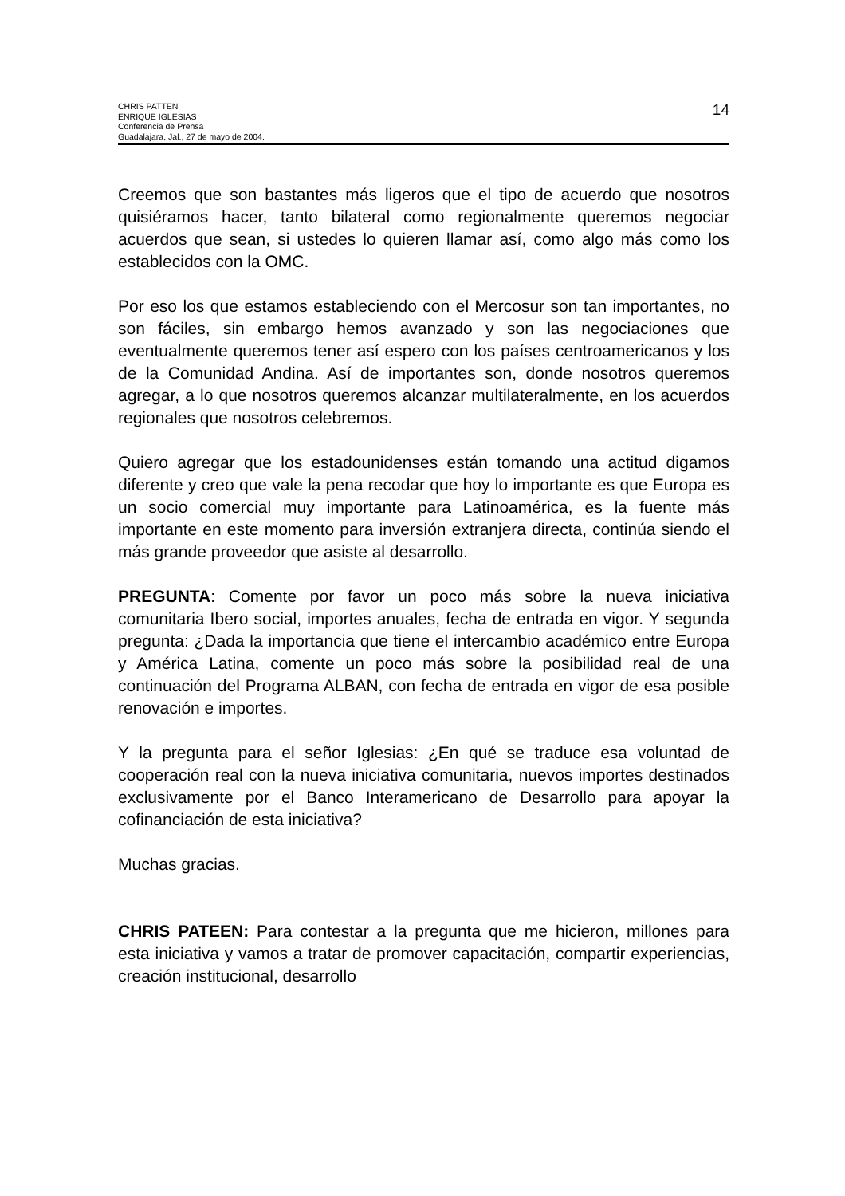CHRIS PATTEN
ENRIQUE IGLESIAS
Conferencia de Prensa
Guadalajara, Jal., 27 de mayo de 2004.
14
Creemos que son bastantes más ligeros que el tipo de acuerdo que nosotros quisiéramos hacer, tanto bilateral como regionalmente queremos negociar acuerdos que sean, si ustedes lo quieren llamar así, como algo más como los establecidos con la OMC.
Por eso los que estamos estableciendo con el Mercosur son tan importantes, no son fáciles, sin embargo hemos avanzado y son las negociaciones que eventualmente queremos tener así espero con los países centroamericanos y los de la Comunidad Andina. Así de importantes son, donde nosotros queremos agregar, a lo que nosotros queremos alcanzar multilateralmente, en los acuerdos regionales que nosotros celebremos.
Quiero agregar que los estadounidenses están tomando una actitud digamos diferente y creo que vale la pena recodar que hoy lo importante es que Europa es un socio comercial muy importante para Latinoamérica, es la fuente más importante en este momento para inversión extranjera directa, continúa siendo el más grande proveedor que asiste al desarrollo.
PREGUNTA: Comente por favor un poco más sobre la nueva iniciativa comunitaria Ibero social, importes anuales, fecha de entrada en vigor. Y segunda pregunta: ¿Dada la importancia que tiene el intercambio académico entre Europa y América Latina, comente un poco más sobre la posibilidad real de una continuación del Programa ALBAN, con fecha de entrada en vigor de esa posible renovación e importes.
Y la pregunta para el señor Iglesias: ¿En qué se traduce esa voluntad de cooperación real con la nueva iniciativa comunitaria, nuevos importes destinados exclusivamente por el Banco Interamericano de Desarrollo para apoyar la cofinanciación de esta iniciativa?
Muchas gracias.
CHRIS PATEEN: Para contestar a la pregunta que me hicieron, millones para esta iniciativa y vamos a tratar de promover capacitación, compartir experiencias, creación institucional, desarrollo